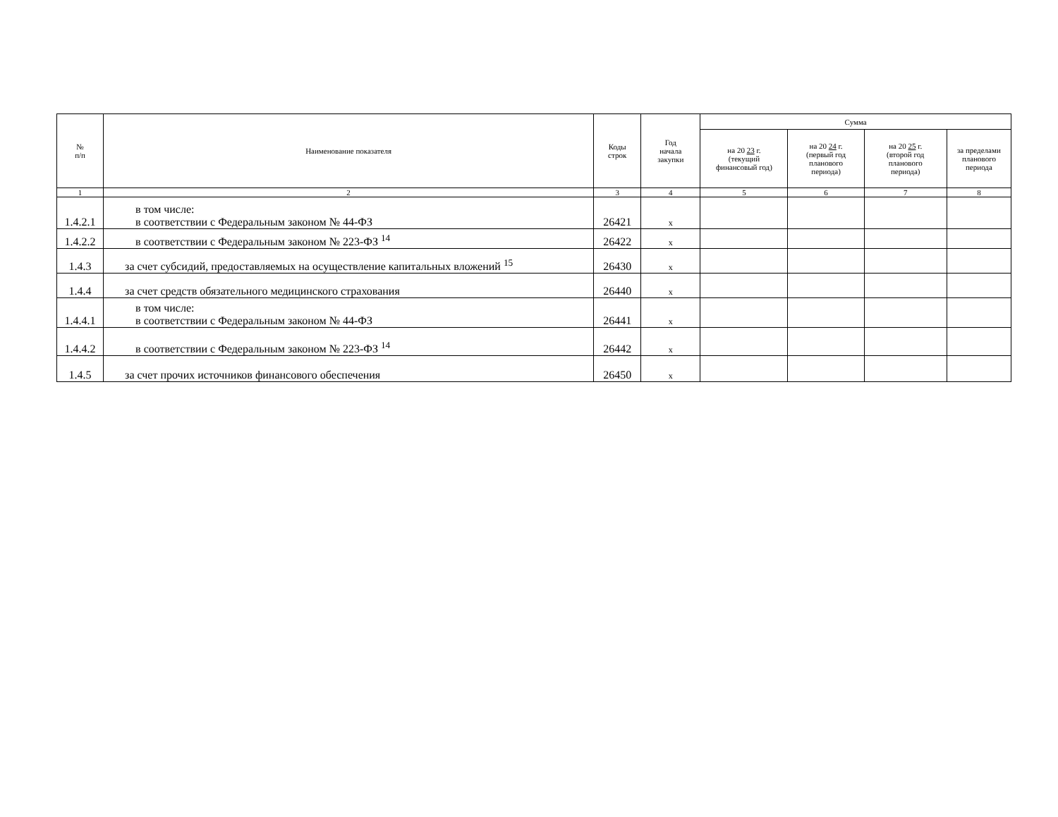| № п/п | Наименование показателя | Коды строк | Год начала закупки | Сумма | | | |
| --- | --- | --- | --- | --- | --- | --- | --- |
| | | | | на 20 23 г. (текущий финансовый год) | на 20 24 г. (первый год планового периода) | на 20 25 г. (второй год планового периода) | за пределами планового периода |
| 1 | 2 | 3 | 4 | 5 | 6 | 7 | 8 |
| 1.4.2.1 | в том числе: в соответствии с Федеральным законом № 44-ФЗ | 26421 | x | | | | |
| 1.4.2.2 | в соответствии с Федеральным законом № 223-ФЗ <sup>14</sup> | 26422 | x | | | | |
| 1.4.3 | за счет субсидий, предоставляемых на осуществление капитальных вложений <sup>15</sup> | 26430 | x | | | | |
| 1.4.4 | за счет средств обязательного медицинского страхования | 26440 | x | | | | |
| 1.4.4.1 | в том числе: в соответствии с Федеральным законом № 44-ФЗ | 26441 | x | | | | |
| 1.4.4.2 | в соответствии с Федеральным законом № 223-ФЗ <sup>14</sup> | 26442 | x | | | | |
| 1.4.5 | за счет прочих источников финансового обеспечения | 26450 | x | | | | |